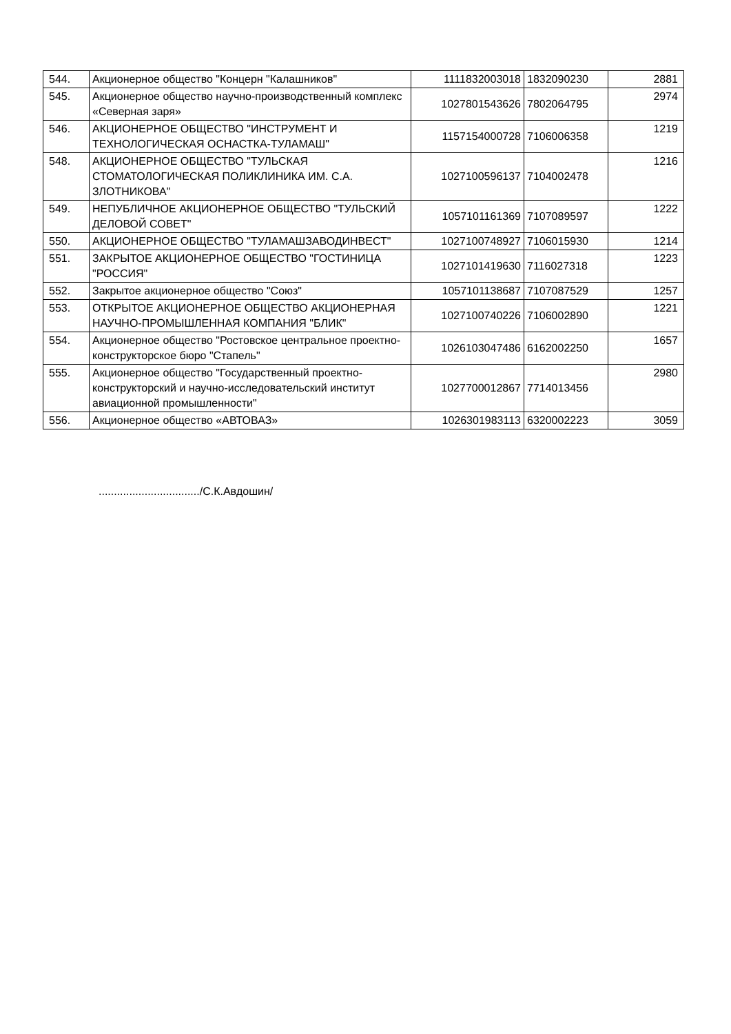| 544. | Акционерное общество "Концерн "Калашников" | 1111832003018 | 1832090230 | 2881 |
| 545. | Акционерное общество научно-производственный комплекс «Северная заря» | 1027801543626 | 7802064795 | 2974 |
| 546. | АКЦИОНЕРНОЕ ОБЩЕСТВО "ИНСТРУМЕНТ И ТЕХНОЛОГИЧЕСКАЯ ОСНАСТКА-ТУЛАМАШ" | 1157154000728 | 7106006358 | 1219 |
| 548. | АКЦИОНЕРНОЕ ОБЩЕСТВО "ТУЛЬСКАЯ СТОМАТОЛОГИЧЕСКАЯ ПОЛИКЛИНИКА ИМ. С.А. ЗЛОТНИКОВА" | 1027100596137 | 7104002478 | 1216 |
| 549. | НЕПУБЛИЧНОЕ АКЦИОНЕРНОЕ ОБЩЕСТВО "ТУЛЬСКИЙ ДЕЛОВОЙ СОВЕТ" | 1057101161369 | 7107089597 | 1222 |
| 550. | АКЦИОНЕРНОЕ ОБЩЕСТВО "ТУЛАМАШЗАВОДИНВЕСТ" | 1027100748927 | 7106015930 | 1214 |
| 551. | ЗАКРЫТОЕ АКЦИОНЕРНОЕ ОБЩЕСТВО "ГОСТИНИЦА "РОССИЯ" | 1027101419630 | 7116027318 | 1223 |
| 552. | Закрытое акционерное общество "Союз" | 1057101138687 | 7107087529 | 1257 |
| 553. | ОТКРЫТОЕ АКЦИОНЕРНОЕ ОБЩЕСТВО АКЦИОНЕРНАЯ НАУЧНО-ПРОМЫШЛЕННАЯ КОМПАНИЯ "БЛИК" | 1027100740226 | 7106002890 | 1221 |
| 554. | Акционерное общество "Ростовское центральное проектно-конструкторское бюро "Стапель" | 1026103047486 | 6162002250 | 1657 |
| 555. | Акционерное общество "Государственный проектно-конструкторский и научно-исследовательский институт авиационной промышленности" | 1027700012867 | 7714013456 | 2980 |
| 556. | Акционерное общество «АВТОВАЗ» | 1026301983113 | 6320002223 | 3059 |
................................./С.К.Авдошин/